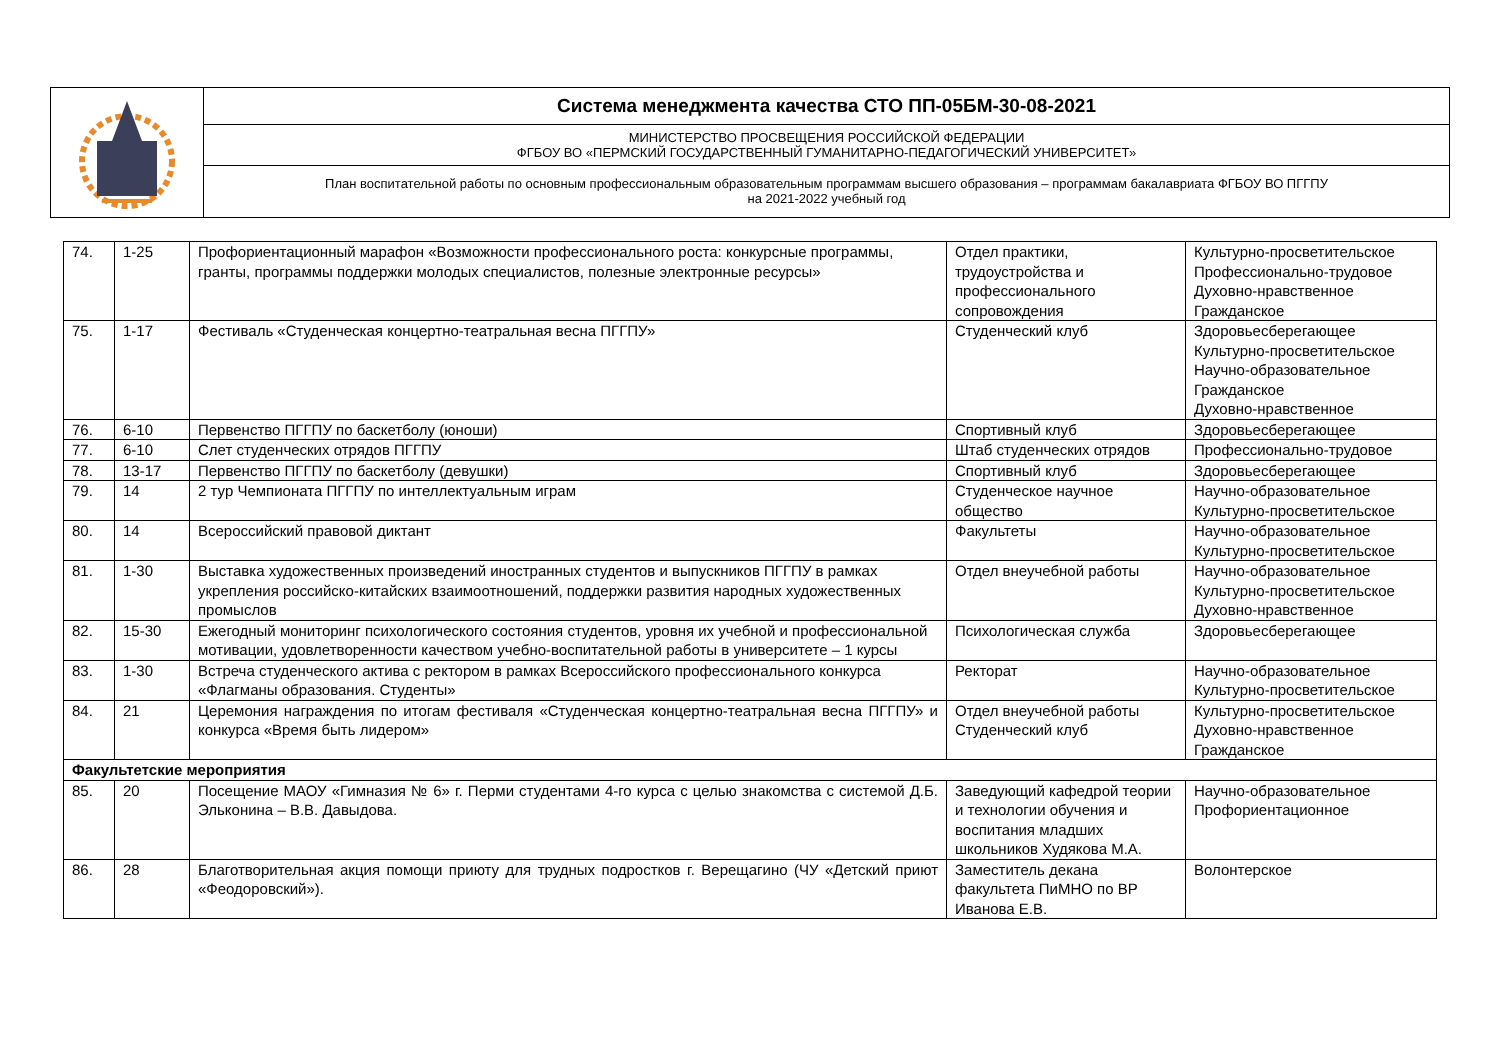| | Система менеджмента качества СТО ПП-05БМ-30-08-2021 |
| | МИНИСТЕРСТВО ПРОСВЕЩЕНИЯ РОССИЙСКОЙ ФЕДЕРАЦИИ ФГБОУ ВО «ПЕРМСКИЙ ГОСУДАРСТВЕННЫЙ ГУМАНИТАРНО-ПЕДАГОГИЧЕСКИЙ УНИВЕРСИТЕТ» |
| | План воспитательной работы по основным профессиональным образовательным программам высшего образования – программам бакалавриата ФГБОУ ВО ПГГПУ на 2021-2022 учебный год |
| 74. | 1-25 | Профориентационный марафон «Возможности профессионального роста: конкурсные программы, гранты, программы поддержки молодых специалистов, полезные электронные ресурсы» | Отдел практики, трудоустройства и профессионального сопровождения | Культурно-просветительское Профессионально-трудовое Духовно-нравственное Гражданское |
| 75. | 1-17 | Фестиваль «Студенческая концертно-театральная весна ПГГПУ» | Студенческий клуб | Здоровьесберегающее Культурно-просветительское Научно-образовательное Гражданское Духовно-нравственное |
| 76. | 6-10 | Первенство ПГГПУ по баскетболу (юноши) | Спортивный клуб | Здоровьесберегающее |
| 77. | 6-10 | Слет студенческих отрядов ПГГПУ | Штаб студенческих отрядов | Профессионально-трудовое |
| 78. | 13-17 | Первенство ПГГПУ по баскетболу (девушки) | Спортивный клуб | Здоровьесберегающее |
| 79. | 14 | 2 тур Чемпионата ПГГПУ по интеллектуальным играм | Студенческое научное общество | Научно-образовательное Культурно-просветительское |
| 80. | 14 | Всероссийский правовой диктант | Факультеты | Научно-образовательное Культурно-просветительское |
| 81. | 1-30 | Выставка художественных произведений иностранных студентов и выпускников ПГГПУ в рамках укрепления российско-китайских взаимоотношений, поддержки развития народных художественных промыслов | Отдел внеучебной работы | Научно-образовательное Культурно-просветительское Духовно-нравственное |
| 82. | 15-30 | Ежегодный мониторинг психологического состояния студентов, уровня их учебной и профессиональной мотивации, удовлетворенности качеством учебно-воспитательной работы в университете – 1 курсы | Психологическая служба | Здоровьесберегающее |
| 83. | 1-30 | Встреча студенческого актива с ректором в рамках Всероссийского профессионального конкурса «Флагманы образования. Студенты» | Ректорат | Научно-образовательное Культурно-просветительское |
| 84. | 21 | Церемония награждения по итогам фестиваля «Студенческая концертно-театральная весна ПГГПУ» и конкурса «Время быть лидером» | Отдел внеучебной работы Студенческий клуб | Культурно-просветительское Духовно-нравственное Гражданское |
| Факультетские мероприятия | | | | |
| 85. | 20 | Посещение МАОУ «Гимназия № 6» г. Перми студентами 4-го курса с целью знакомства с системой Д.Б. Эльконина – В.В. Давыдова. | Заведующий кафедрой теории и технологии обучения и воспитания младших школьников Худякова М.А. | Научно-образовательное Профориентационное |
| 86. | 28 | Благотворительная акция помощи приюту для трудных подростков г. Верещагино (ЧУ «Детский приют «Феодоровский»). | Заместитель декана факультета ПиМНО по ВР Иванова Е.В. | Волонтерское |